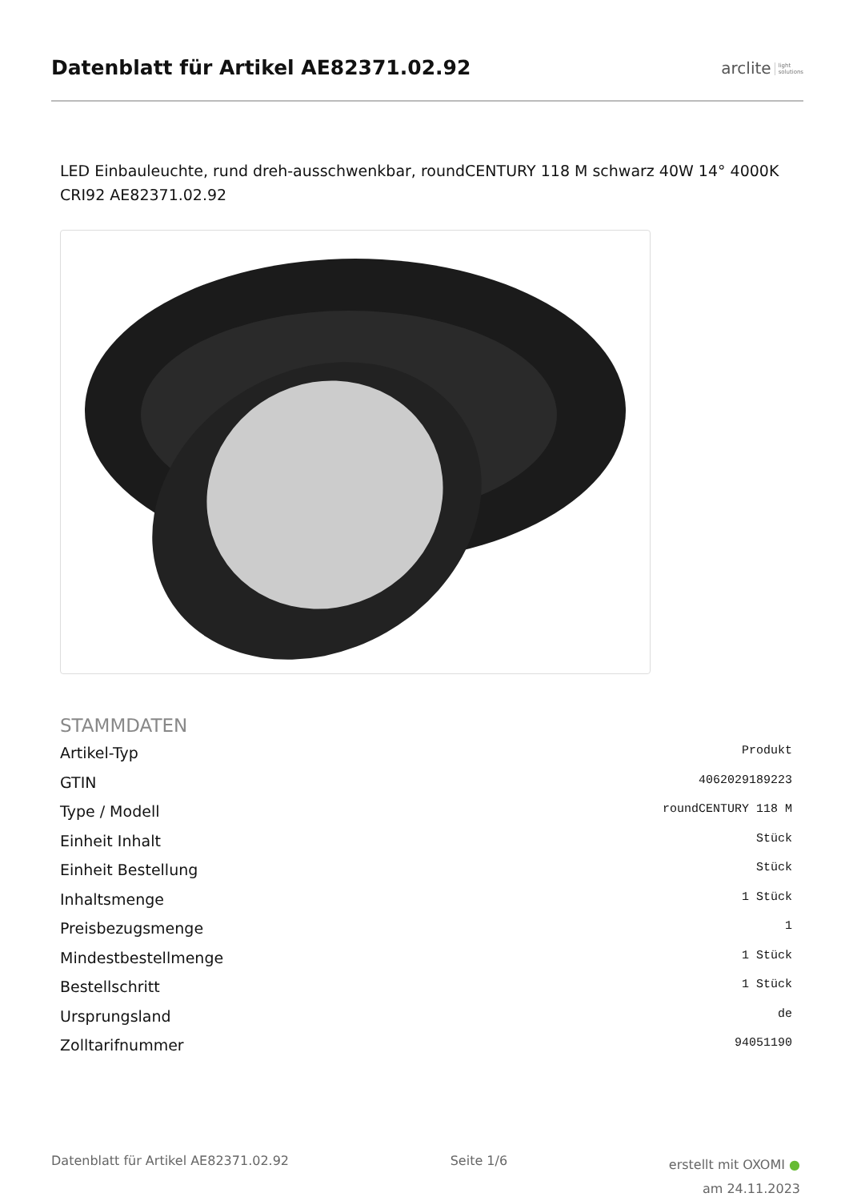Datenblatt für Artikel AE82371.02.92
arclite light
solutions
LED Einbauleuchte, rund dreh-ausschwenkbar, roundCENTURY 118 M schwarz 40W 14° 4000K CRI92 AE82371.02.92
STAMMDATEN
| Artikel-Typ | Produkt |
| GTIN | 4062029189223 |
| Type / Modell | roundCENTURY 118 M |
| Einheit Inhalt | Stück |
| Einheit Bestellung | Stück |
| Inhaltsmenge | 1 Stück |
| Preisbezugsmenge | 1 |
| Mindestbestellmenge | 1 Stück |
| Bestellschritt | 1 Stück |
| Ursprungsland | de |
| Zolltarifnummer | 94051190 |
Datenblatt für Artikel AE82371.02.92
Seite 1/6
erstellt mit OXOMI ●
am 24.11.2023